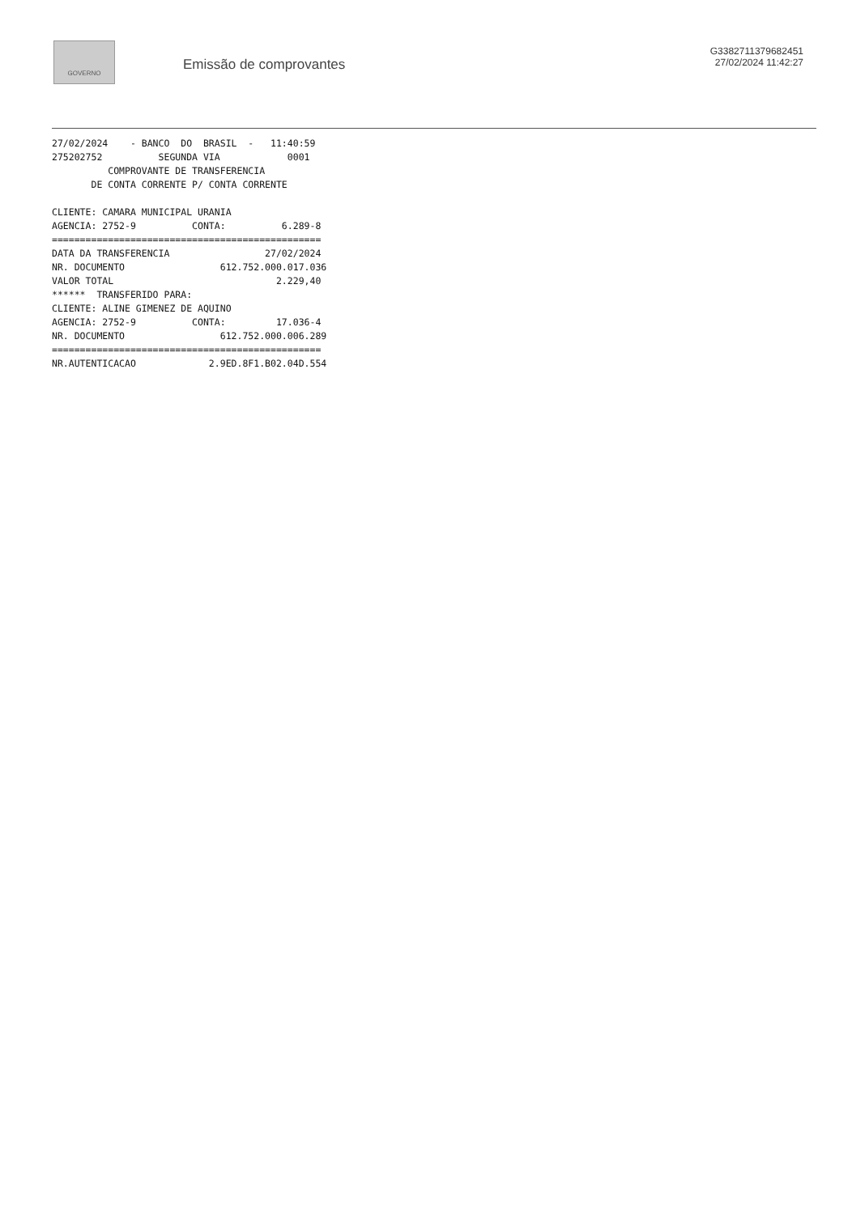GOVERNO
Emissão de comprovantes
G3382711379682451
27/02/2024 11:42:27
27/02/2024    - BANCO  DO  BRASIL  -   11:40:59
275202752          SEGUNDA VIA            0001
          COMPROVANTE DE TRANSFERENCIA
       DE CONTA CORRENTE P/ CONTA CORRENTE

CLIENTE: CAMARA MUNICIPAL URANIA
AGENCIA: 2752-9          CONTA:          6.289-8
================================================
DATA DA TRANSFERENCIA                 27/02/2024
NR. DOCUMENTO                 612.752.000.017.036
VALOR TOTAL                             2.229,40
******  TRANSFERIDO PARA:
CLIENTE: ALINE GIMENEZ DE AQUINO
AGENCIA: 2752-9          CONTA:         17.036-4
NR. DOCUMENTO                 612.752.000.006.289
================================================
NR.AUTENTICACAO             2.9ED.8F1.B02.04D.554